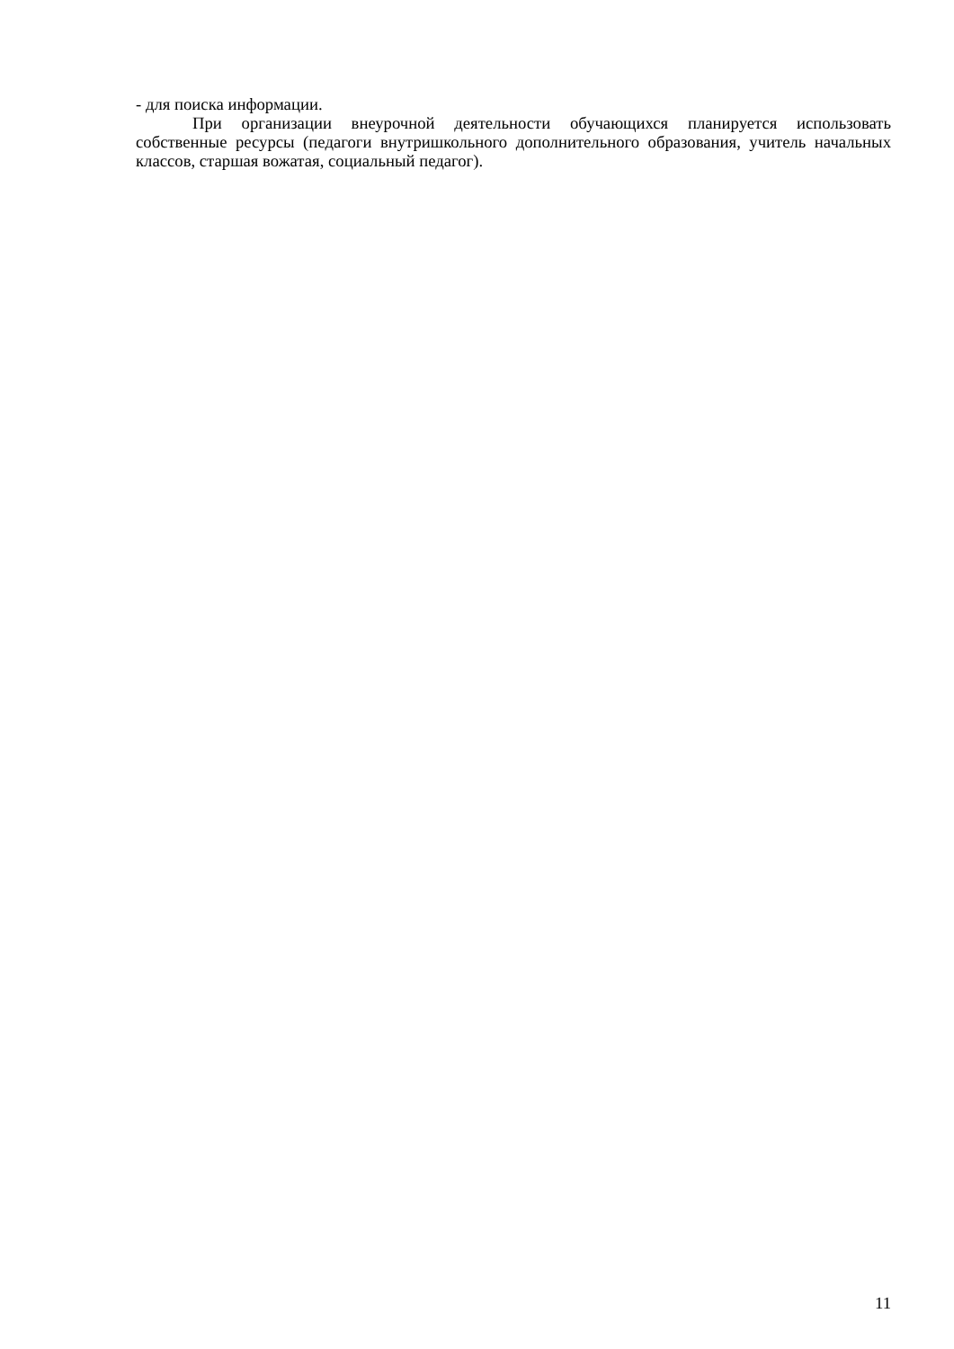- для поиска информации.
При организации внеурочной деятельности обучающихся планируется использовать собственные ресурсы (педагоги внутришкольного дополнительного образования, учитель начальных классов, старшая вожатая, социальный педагог).
11